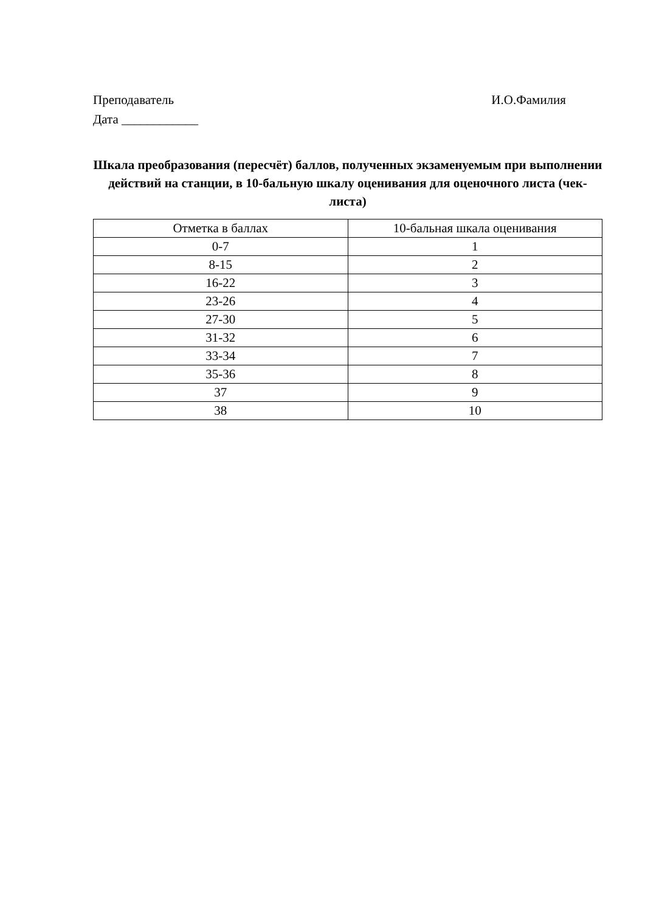Преподаватель И.О.Фамилия
Дата ____________
Шкала преобразования (пересчёт) баллов, полученных экзаменуемым при выполнении действий на станции, в 10-бальную шкалу оценивания для оценочного листа (чек-листа)
| Отметка в баллах | 10-бальная шкала оценивания |
| --- | --- |
| 0-7 | 1 |
| 8-15 | 2 |
| 16-22 | 3 |
| 23-26 | 4 |
| 27-30 | 5 |
| 31-32 | 6 |
| 33-34 | 7 |
| 35-36 | 8 |
| 37 | 9 |
| 38 | 10 |